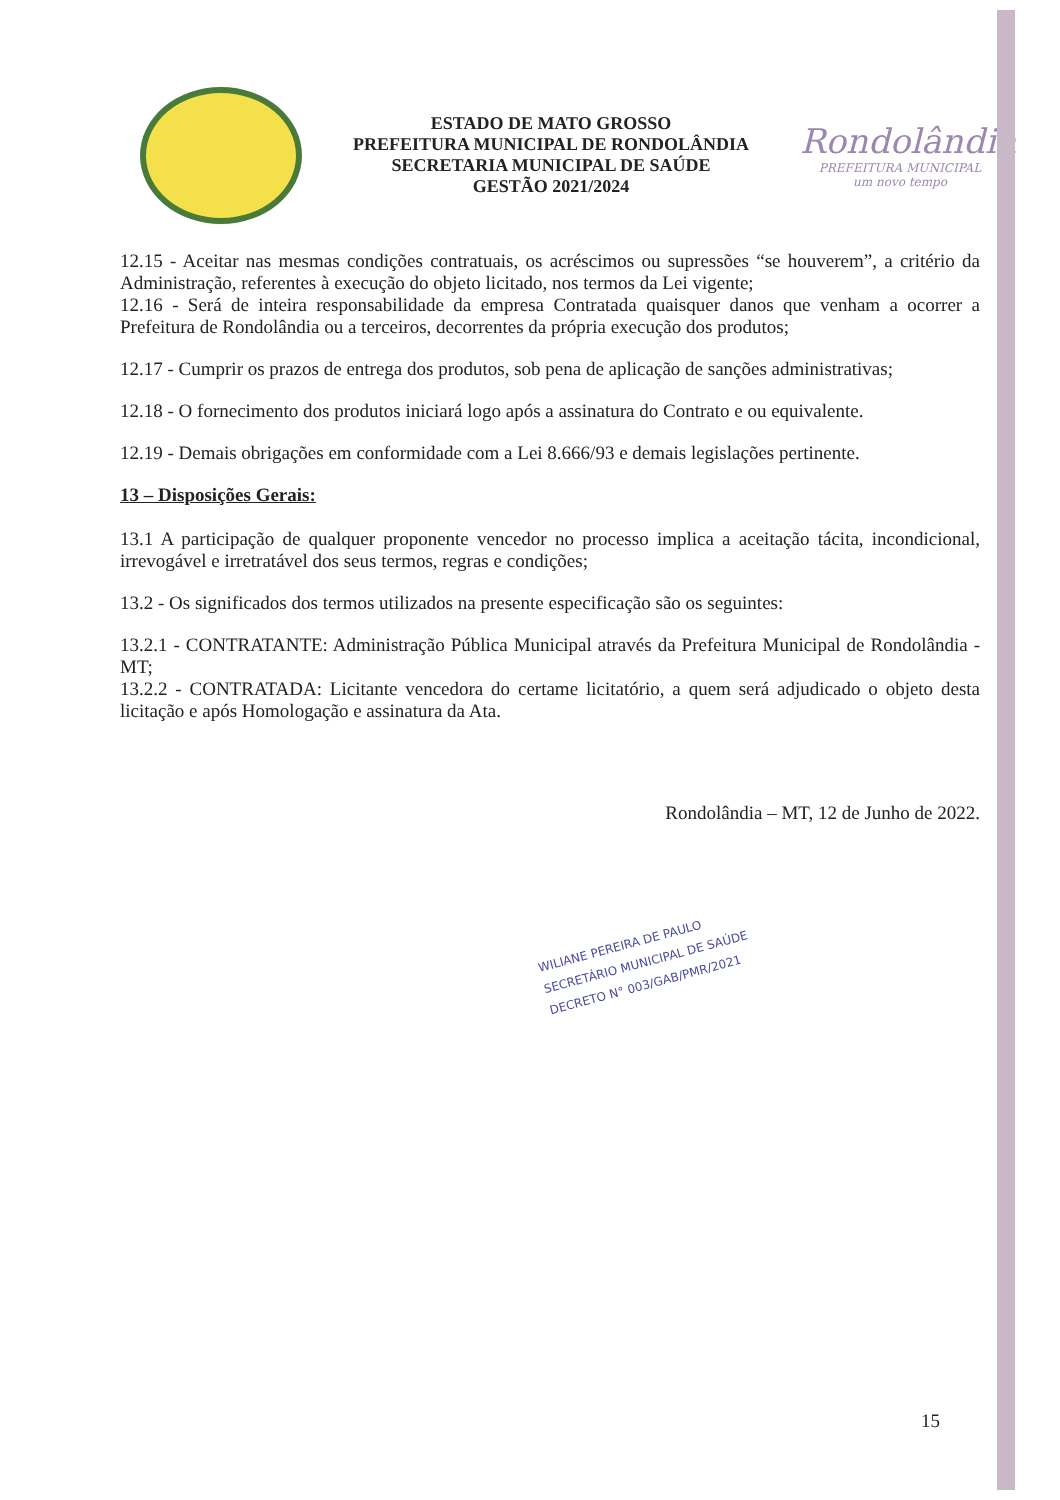ESTADO DE MATO GROSSO
PREFEITURA MUNICIPAL DE RONDOLÂNDIA
SECRETARIA MUNICIPAL DE SAÚDE
GESTÃO 2021/2024
Rondolândia
PREFEITURA MUNICIPAL
um novo tempo
12.15 - Aceitar nas mesmas condições contratuais, os acréscimos ou supressões “se houverem”, a critério da Administração, referentes à execução do objeto licitado, nos termos da Lei vigente;
12.16 - Será de inteira responsabilidade da empresa Contratada quaisquer danos que venham a ocorrer a Prefeitura de Rondolândia ou a terceiros, decorrentes da própria execução dos produtos;
12.17 - Cumprir os prazos de entrega dos produtos, sob pena de aplicação de sanções administrativas;
12.18 - O fornecimento dos produtos iniciará logo após a assinatura do Contrato e ou equivalente.
12.19 - Demais obrigações em conformidade com a Lei 8.666/93 e demais legislações pertinente.
13 – Disposições Gerais:
13.1 A participação de qualquer proponente vencedor no processo implica a aceitação tácita, incondicional, irrevogável e irretratável dos seus termos, regras e condições;
13.2 - Os significados dos termos utilizados na presente especificação são os seguintes:
13.2.1 - CONTRATANTE: Administração Pública Municipal através da Prefeitura Municipal de Rondolândia - MT;
13.2.2 - CONTRATADA: Licitante vencedora do certame licitatório, a quem será adjudicado o objeto desta licitação e após Homologação e assinatura da Ata.
Rondolândia – MT, 12 de Junho de 2022.
WILIANE PEREIRA DE PAULO
SECRETÁRIO MUNICIPAL DE SAÚDE
DECRETO N° 003/GAB/PMR/2021
15